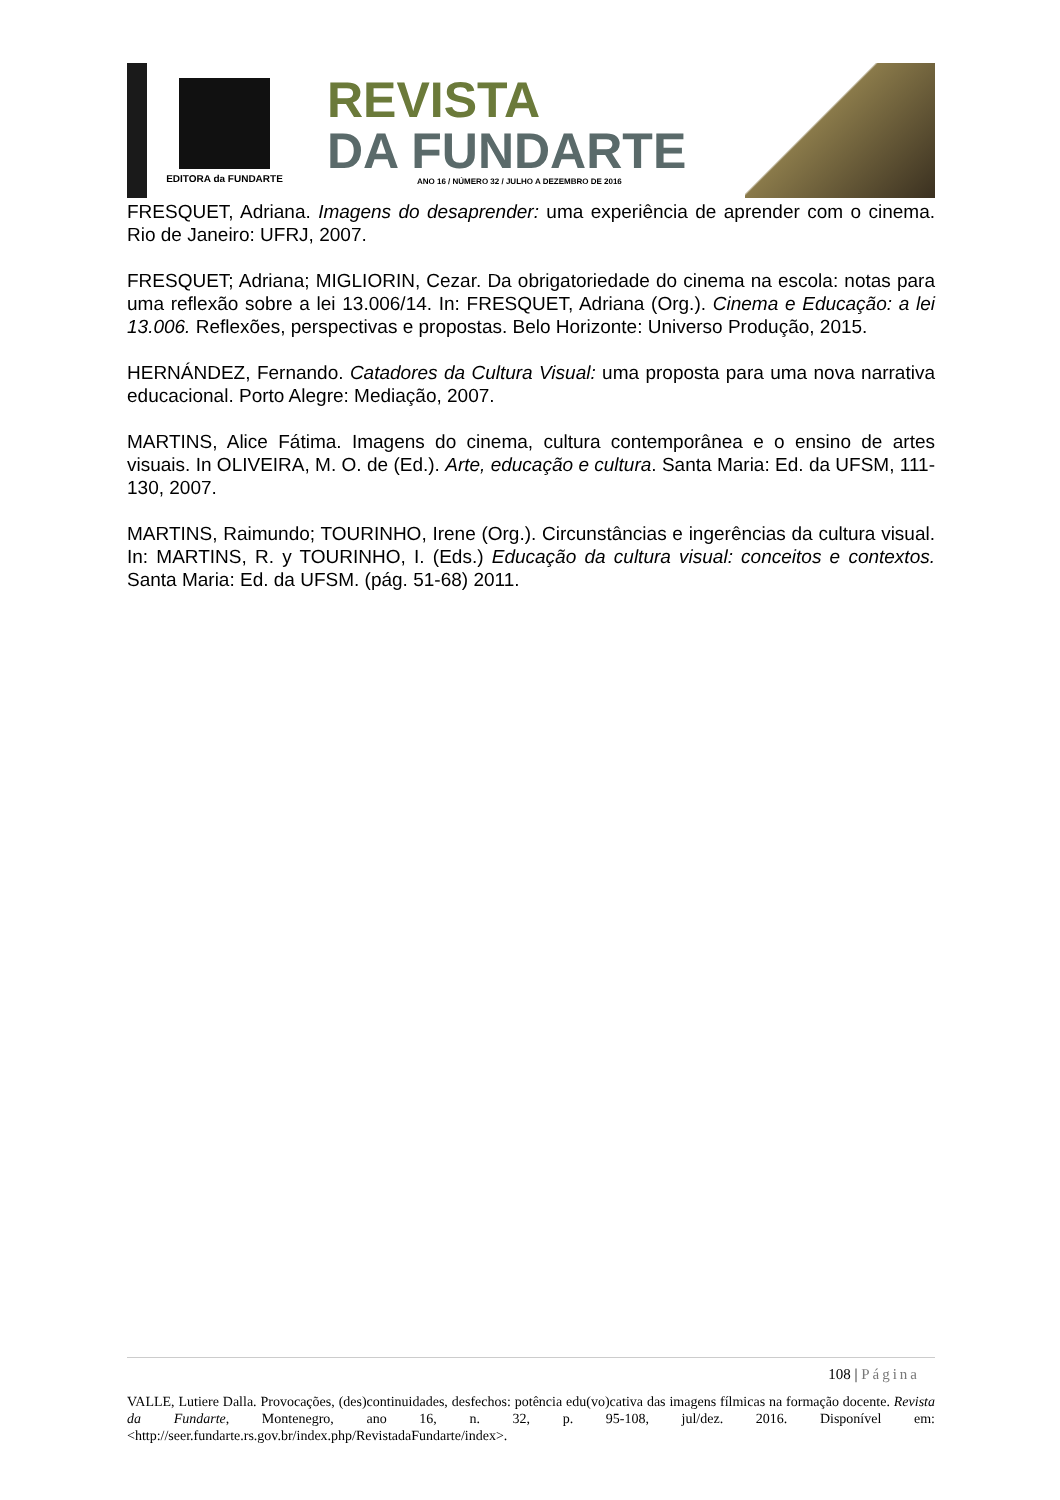EDITORA da FUNDARTE
REVISTA
DA FUNDARTE
ANO 16 / NÚMERO 32 / JULHO A DEZEMBRO DE 2016
FRESQUET, Adriana. Imagens do desaprender: uma experiência de aprender com o cinema. Rio de Janeiro: UFRJ, 2007.
FRESQUET; Adriana; MIGLIORIN, Cezar. Da obrigatoriedade do cinema na escola: notas para uma reflexão sobre a lei 13.006/14. In: FRESQUET, Adriana (Org.). Cinema e Educação: a lei 13.006. Reflexões, perspectivas e propostas. Belo Horizonte: Universo Produção, 2015.
HERNÁNDEZ, Fernando. Catadores da Cultura Visual: uma proposta para uma nova narrativa educacional. Porto Alegre: Mediação, 2007.
MARTINS, Alice Fátima. Imagens do cinema, cultura contemporânea e o ensino de artes visuais. In OLIVEIRA, M. O. de (Ed.). Arte, educação e cultura. Santa Maria: Ed. da UFSM, 111-130, 2007.
MARTINS, Raimundo; TOURINHO, Irene (Org.). Circunstâncias e ingerências da cultura visual. In: MARTINS, R. y TOURINHO, I. (Eds.) Educação da cultura visual: conceitos e contextos. Santa Maria: Ed. da UFSM. (pág. 51-68) 2011.
108 | Página
VALLE, Lutiere Dalla. Provocações, (des)continuidades, desfechos: potência edu(vo)cativa das imagens fílmicas na formação docente. Revista da Fundarte, Montenegro, ano 16, n. 32, p. 95-108, jul/dez. 2016. Disponível em: <http://seer.fundarte.rs.gov.br/index.php/RevistadaFundarte/index>.